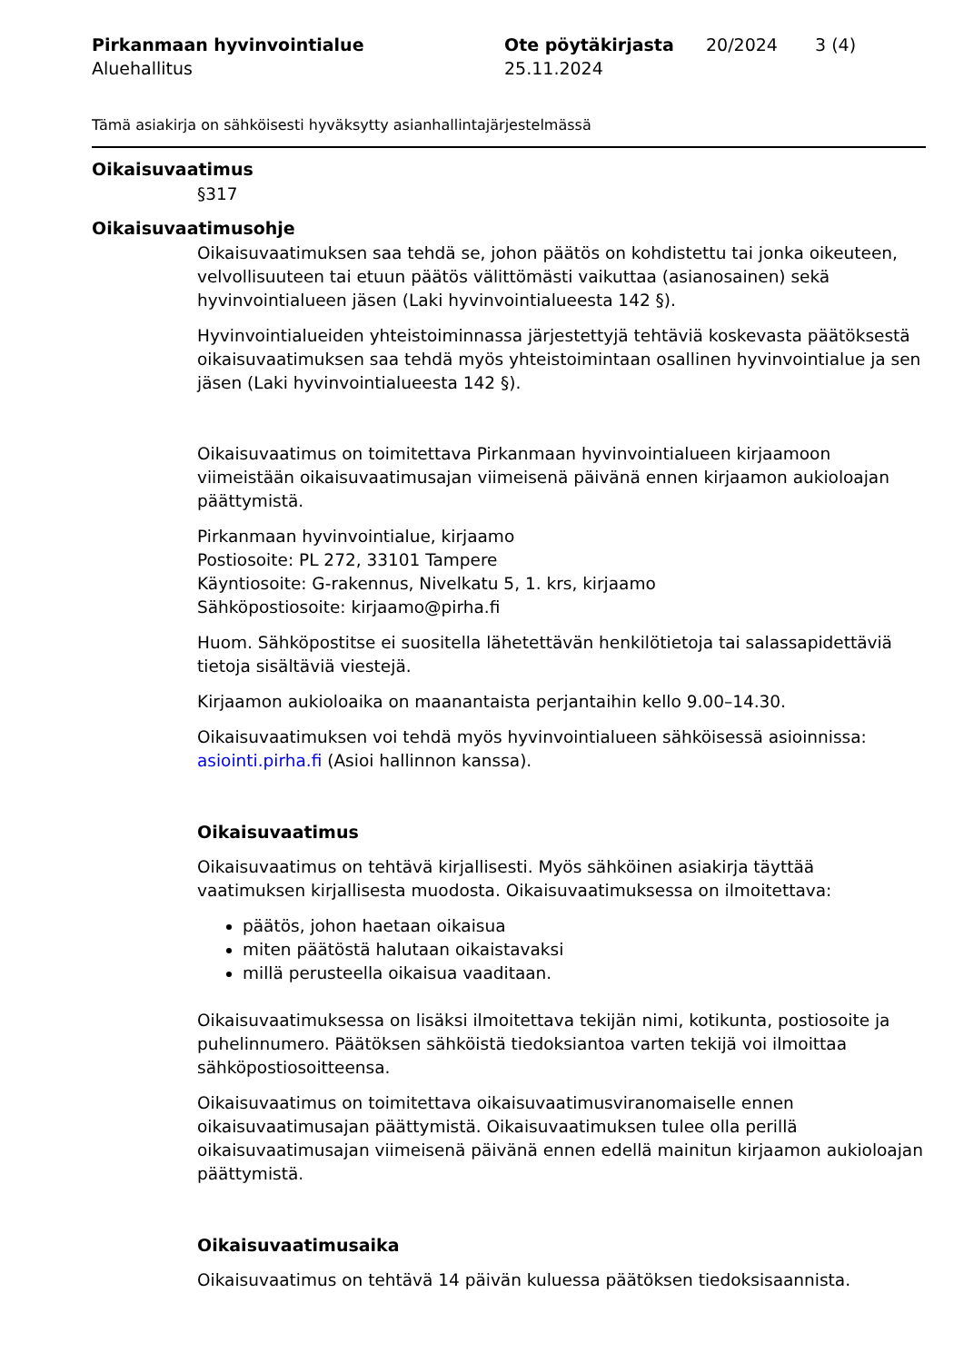Pirkanmaan hyvinvointialue
Aluehallitus
Ote pöytäkirjasta
25.11.2024
20/2024 3 (4)
Tämä asiakirja on sähköisesti hyväksytty asianhallintajärjestelmässä
Oikaisuvaatimus
§317
Oikaisuvaatimusohje
Oikaisuvaatimuksen saa tehdä se, johon päätös on kohdistettu tai jonka oikeuteen, velvollisuuteen tai etuun päätös välittömästi vaikuttaa (asianosainen) sekä hyvinvointialueen jäsen (Laki hyvinvointialueesta 142 §).
Hyvinvointialueiden yhteistoiminnassa järjestettyjä tehtäviä koskevasta päätöksestä oikaisuvaatimuksen saa tehdä myös yhteistoimintaan osallinen hyvinvointialue ja sen jäsen (Laki hyvinvointialueesta 142 §).
Oikaisuvaatimus on toimitettava Pirkanmaan hyvinvointialueen kirjaamoon viimeistään oikaisuvaatimusajan viimeisenä päivänä ennen kirjaamon aukioloajan päättymistä.
Pirkanmaan hyvinvointialue, kirjaamo
Postiosoite: PL 272, 33101 Tampere
Käyntiosoite: G-rakennus, Nivelkatu 5, 1. krs, kirjaamo
Sähköpostiosoite: kirjaamo@pirha.fi
Huom. Sähköpostitse ei suositella lähetettävän henkilötietoja tai salassapidettäviä tietoja sisältäviä viestejä.
Kirjaamon aukioloaika on maanantaista perjantaihin kello 9.00–14.30.
Oikaisuvaatimuksen voi tehdä myös hyvinvointialueen sähköisessä asioinnissa: asiointi.pirha.fi (Asioi hallinnon kanssa).
Oikaisuvaatimus
Oikaisuvaatimus on tehtävä kirjallisesti. Myös sähköinen asiakirja täyttää vaatimuksen kirjallisesta muodosta. Oikaisuvaatimuksessa on ilmoitettava:
päätös, johon haetaan oikaisua
miten päätöstä halutaan oikaistavaksi
millä perusteella oikaisua vaaditaan.
Oikaisuvaatimuksessa on lisäksi ilmoitettava tekijän nimi, kotikunta, postiosoite ja puhelinnumero. Päätöksen sähköistä tiedoksiantoa varten tekijä voi ilmoittaa sähköpostiosoitteensa.
Oikaisuvaatimus on toimitettava oikaisuvaatimusviranomaiselle ennen oikaisuvaatimusajan päättymistä. Oikaisuvaatimuksen tulee olla perillä oikaisuvaatimusajan viimeisenä päivänä ennen edellä mainitun kirjaamon aukioloajan päättymistä.
Oikaisuvaatimusaika
Oikaisuvaatimus on tehtävä 14 päivän kuluessa päätöksen tiedoksisaannista.